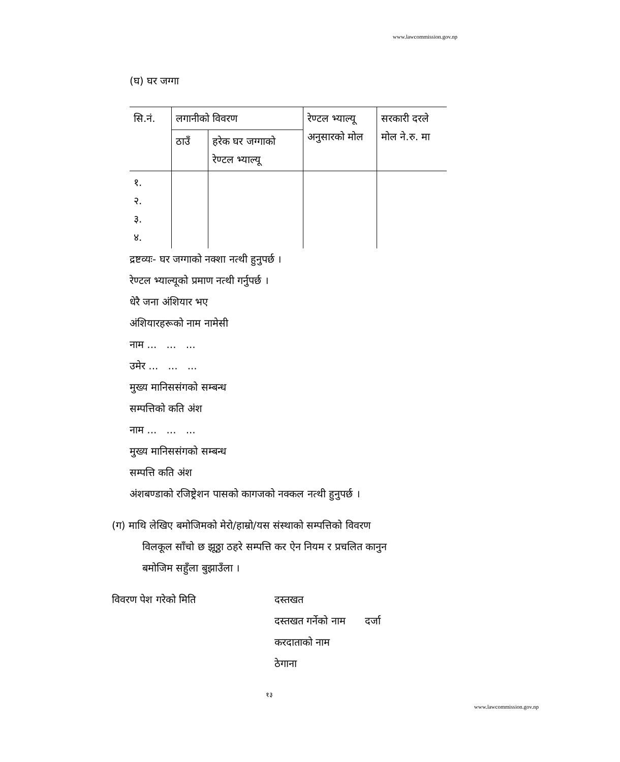www.lawcommission.gov.np
(घ) घर जग्गा
| सि.नं. | लगानीको विवरण | | रेण्टल भ्याल्यू अनुसारको मोल | सरकारी दरले मोल ने.रु. मा |
| | ठाउँ | हरेक घर जग्गाको रेण्टल भ्याल्यू | | |
| १. २. ३. ४. | | | | |
द्रष्टव्यः- घर जग्गाको नक्शा नत्थी हुनुपर्छ ।
रेण्टल भ्याल्यूको प्रमाण नत्थी गर्नुपर्छ ।
धेरै जना अंशियार भए
अंशियारहरूको नाम नामेसी
नाम ... ... ...
उमेर ... ... ...
मुख्य मानिससंगको सम्बन्ध
सम्पत्तिको कति अंश
नाम ... ... ...
मुख्य मानिससंगको सम्बन्ध
सम्पत्ति कति अंश
अंशबण्डाको रजिष्ट्रेशन पासको कागजको नक्कल नत्थी हुनुपर्छ ।
(ग) माथि लेखिए बमोजिमको मेरो/हाम्रो/यस संस्थाको सम्पत्तिको विवरण
विलकूल साँचो छ झूठ्ठा ठहरे सम्पत्ति कर ऐन नियम र प्रचलित कानुन
बमोजिम सहुँला बुझाउँला ।
विवरण पेश गरेको मिति दस्तखत
दस्तखत गर्नेको नाम दर्जा
करदाताको नाम
ठेगाना
१३
www.lawcommission.gov.np